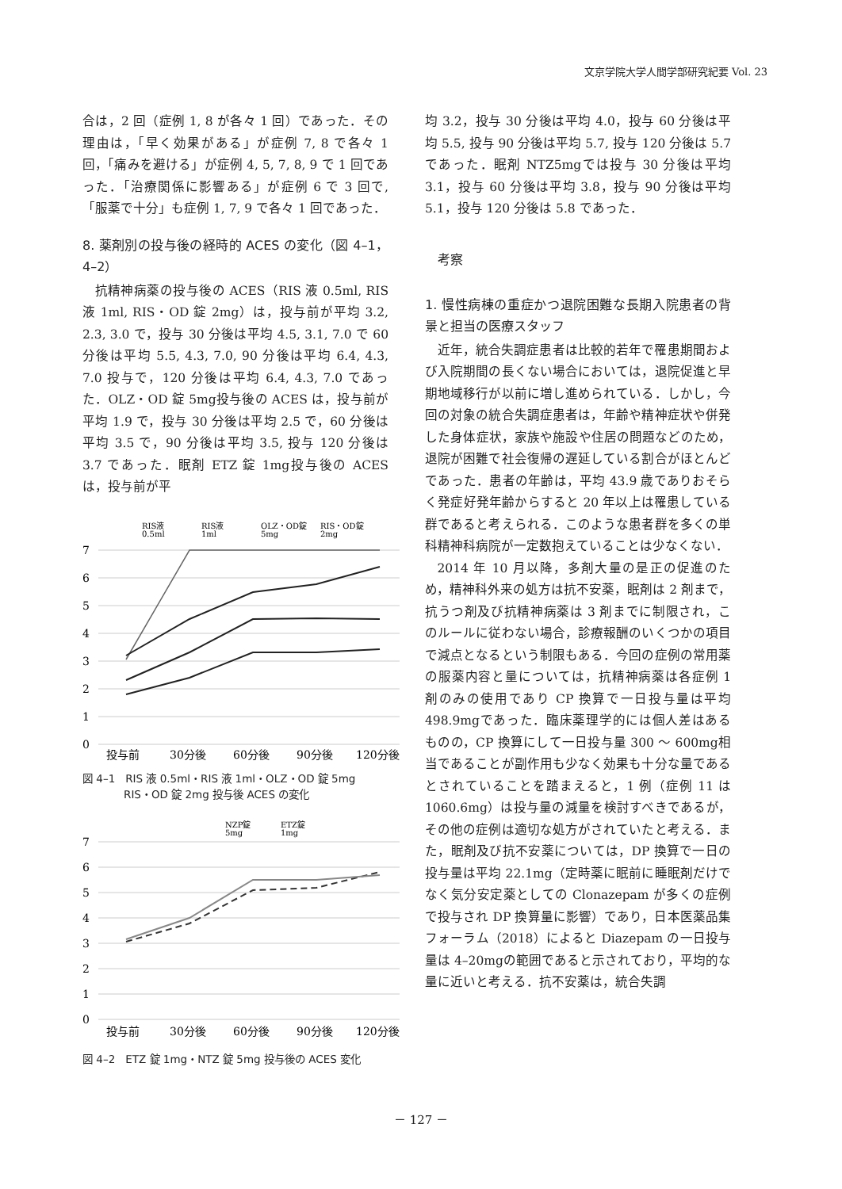文京学院大学人間学部研究紀要 Vol. 23
合は，2 回（症例 1, 8 が各々 1 回）であった．その理由は，「早く効果がある」が症例 7, 8 で各々 1 回，「痛みを避ける」が症例 4, 5, 7, 8, 9 で 1 回であった．「治療関係に影響ある」が症例 6 で 3 回で,「服薬で十分」も症例 1, 7, 9 で各々 1 回であった．
8. 薬剤別の投与後の経時的 ACES の変化（図 4–1，4–2）
抗精神病薬の投与後の ACES（RIS 液 0.5ml, RIS 液 1ml, RIS・OD 錠 2mg）は，投与前が平均 3.2, 2.3, 3.0 で，投与 30 分後は平均 4.5, 3.1, 7.0 で 60 分後は平均 5.5, 4.3, 7.0, 90 分後は平均 6.4, 4.3, 7.0 投与で，120 分後は平均 6.4, 4.3, 7.0 であった．OLZ・OD 錠 5mg投与後の ACES は，投与前が平均 1.9 で，投与 30 分後は平均 2.5 で，60 分後は平均 3.5 で，90 分後は平均 3.5, 投与 120 分後は 3.7 であった．眠剤 ETZ 錠 1mg投与後の ACES は，投与前が平
RIS液
0.5ml
RIS液
1ml
OLZ・OD錠
5mg
RIS・OD錠
2mg
7
6
5
4
3
2
1
0
投与前
30分後
60分後
90分後
120分後
図 4–1　RIS 液 0.5ml・RIS 液 1ml・OLZ・OD 錠 5mg
　　　　RIS・OD 錠 2mg 投与後 ACES の変化
NZP錠
5mg
ETZ錠
1mg
7
6
5
4
3
2
1
0
投与前
30分後
60分後
90分後
120分後
図 4–2　ETZ 錠 1mg・NTZ 錠 5mg 投与後の ACES 変化
均 3.2，投与 30 分後は平均 4.0，投与 60 分後は平均 5.5, 投与 90 分後は平均 5.7, 投与 120 分後は 5.7 であった．眠剤 NTZ5mgでは投与 30 分後は平均 3.1，投与 60 分後は平均 3.8，投与 90 分後は平均 5.1，投与 120 分後は 5.8 であった．
　考察
1. 慢性病棟の重症かつ退院困難な長期入院患者の背景と担当の医療スタッフ
近年，統合失調症患者は比較的若年で罹患期間および入院期間の長くない場合においては，退院促進と早期地域移行が以前に増し進められている．しかし，今回の対象の統合失調症患者は，年齢や精神症状や併発した身体症状，家族や施設や住居の問題などのため，退院が困難で社会復帰の遅延している割合がほとんどであった．患者の年齢は，平均 43.9 歳でありおそらく発症好発年齢からすると 20 年以上は罹患している群であると考えられる．このような患者群を多くの単科精神科病院が一定数抱えていることは少なくない．
2014 年 10 月以降，多剤大量の是正の促進のため，精神科外来の処方は抗不安薬，眠剤は 2 剤まで，抗うつ剤及び抗精神病薬は 3 剤までに制限され，このルールに従わない場合，診療報酬のいくつかの項目で減点となるという制限もある．今回の症例の常用薬の服薬内容と量については，抗精神病薬は各症例 1 剤のみの使用であり CP 換算で一日投与量は平均 498.9mgであった．臨床薬理学的には個人差はあるものの，CP 換算にして一日投与量 300 ～ 600mg相当であることが副作用も少なく効果も十分な量であるとされていることを踏まえると，1 例（症例 11 は 1060.6mg）は投与量の減量を検討すべきであるが，その他の症例は適切な処方がされていたと考える．また，眠剤及び抗不安薬については，DP 換算で一日の投与量は平均 22.1mg（定時薬に眠前に睡眠剤だけでなく気分安定薬としての Clonazepam が多くの症例で投与され DP 換算量に影響）であり，日本医薬品集フォーラム（2018）によると Diazepam の一日投与量は 4–20mgの範囲であると示されており，平均的な量に近いと考える．抗不安薬は，統合失調
－ 127 －